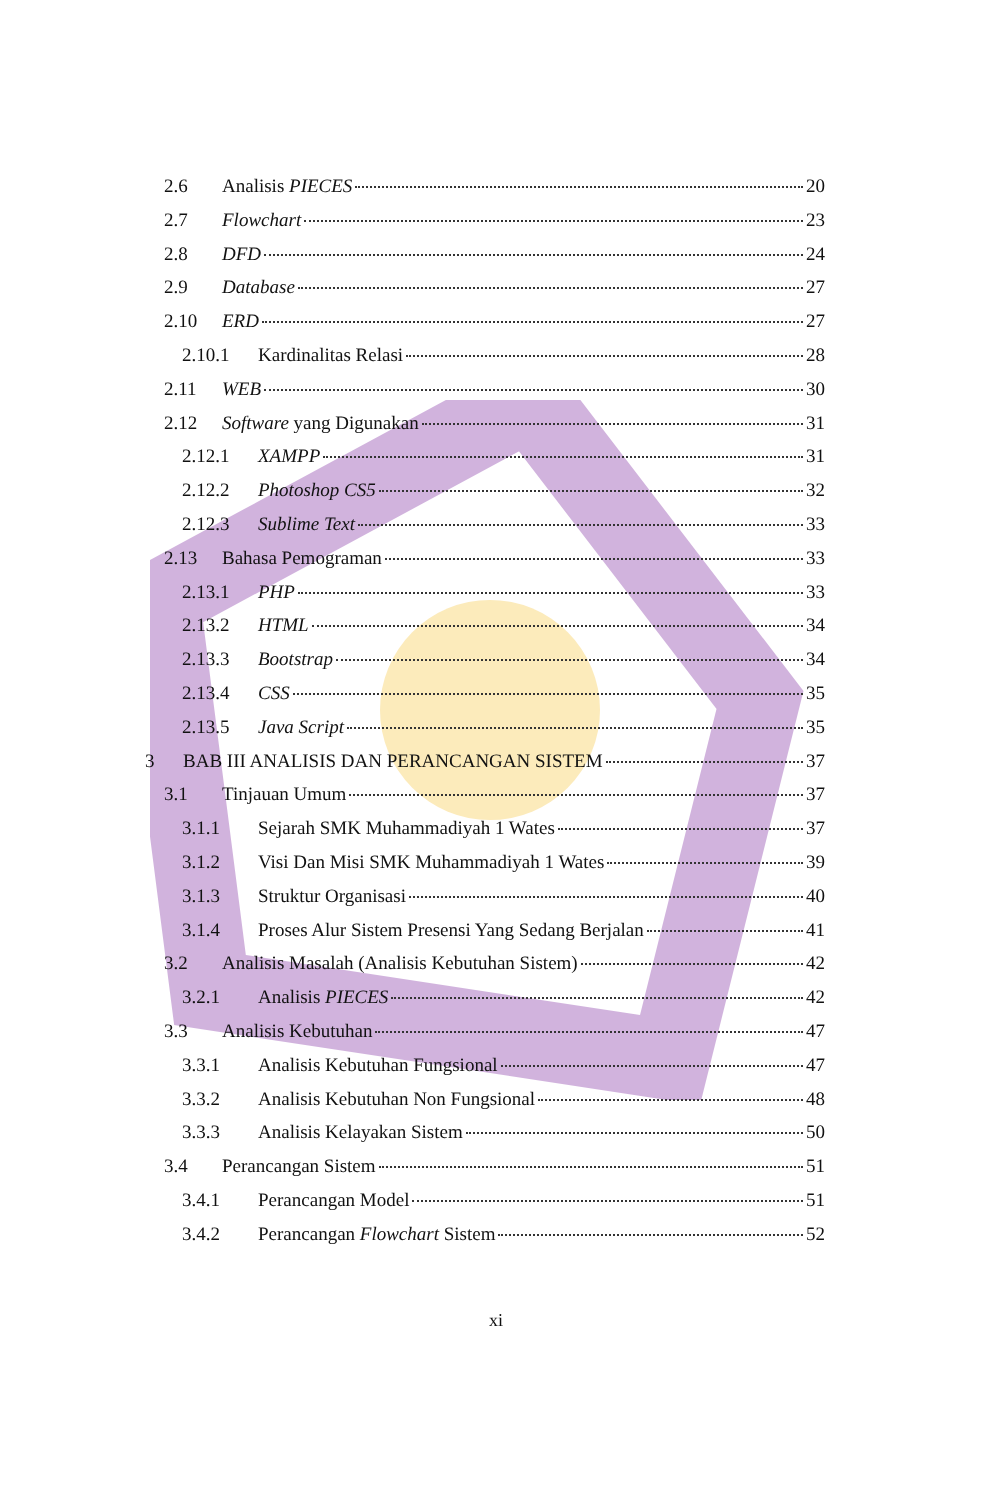2.6 Analisis PIECES 20
2.7 Flowchart 23
2.8 DFD 24
2.9 Database 27
2.10 ERD 27
2.10.1 Kardinalitas Relasi 28
2.11 WEB 30
2.12 Software yang Digunakan 31
2.12.1 XAMPP 31
2.12.2 Photoshop CS5 32
2.12.3 Sublime Text 33
2.13 Bahasa Pemograman 33
2.13.1 PHP 33
2.13.2 HTML 34
2.13.3 Bootstrap 34
2.13.4 CSS 35
2.13.5 Java Script 35
3 BAB III ANALISIS DAN PERANCANGAN SISTEM 37
3.1 Tinjauan Umum 37
3.1.1 Sejarah SMK Muhammadiyah 1 Wates 37
3.1.2 Visi Dan Misi SMK Muhammadiyah 1 Wates 39
3.1.3 Struktur Organisasi 40
3.1.4 Proses Alur Sistem Presensi Yang Sedang Berjalan 41
3.2 Analisis Masalah (Analisis Kebutuhan Sistem) 42
3.2.1 Analisis PIECES 42
3.3 Analisis Kebutuhan 47
3.3.1 Analisis Kebutuhan Fungsional 47
3.3.2 Analisis Kebutuhan Non Fungsional 48
3.3.3 Analisis Kelayakan Sistem 50
3.4 Perancangan Sistem 51
3.4.1 Perancangan Model 51
3.4.2 Perancangan Flowchart Sistem 52
xi